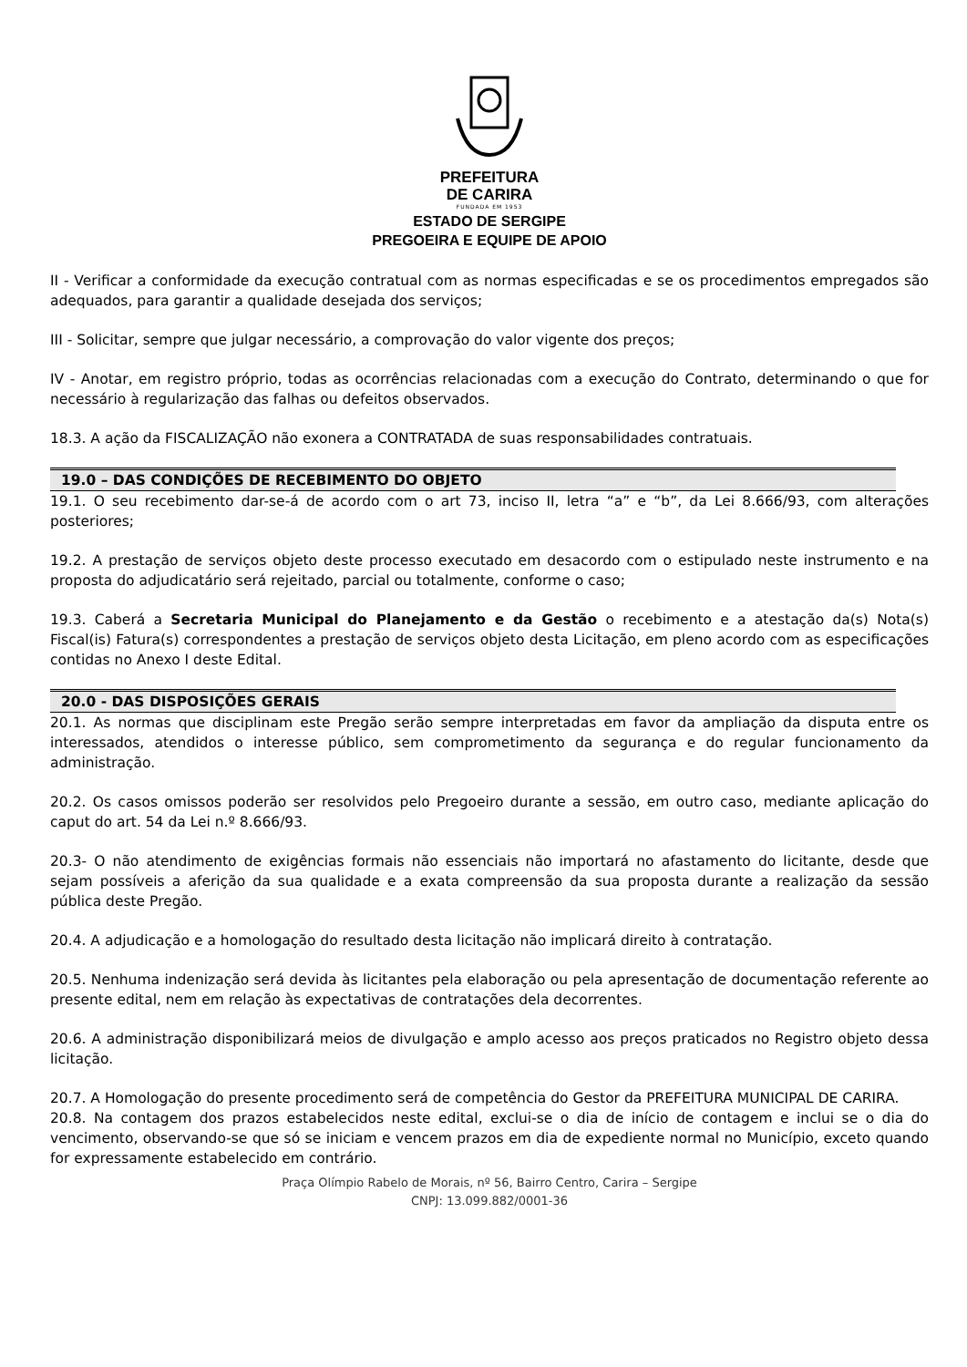PREFEITURA
DE CARIRA
FUNDADA EM 1953
ESTADO DE SERGIPE
PREGOEIRA E EQUIPE DE APOIO
II - Verificar a conformidade da execução contratual com as normas especificadas e se os procedimentos empregados são adequados, para garantir a qualidade desejada dos serviços;
III - Solicitar, sempre que julgar necessário, a comprovação do valor vigente dos preços;
IV - Anotar, em registro próprio, todas as ocorrências relacionadas com a execução do Contrato, determinando o que for necessário à regularização das falhas ou defeitos observados.
18.3. A ação da FISCALIZAÇÃO não exonera a CONTRATADA de suas responsabilidades contratuais.
19.0 – DAS CONDIÇÕES DE RECEBIMENTO DO OBJETO
19.1. O seu recebimento dar-se-á de acordo com o art 73, inciso II, letra “a” e “b”, da Lei 8.666/93, com alterações posteriores;
19.2. A prestação de serviços objeto deste processo executado em desacordo com o estipulado neste instrumento e na proposta do adjudicatário será rejeitado, parcial ou totalmente, conforme o caso;
19.3. Caberá a Secretaria Municipal do Planejamento e da Gestão o recebimento e a atestação da(s) Nota(s) Fiscal(is) Fatura(s) correspondentes a prestação de serviços objeto desta Licitação, em pleno acordo com as especificações contidas no Anexo I deste Edital.
20.0 - DAS DISPOSIÇÕES GERAIS
20.1. As normas que disciplinam este Pregão serão sempre interpretadas em favor da ampliação da disputa entre os interessados, atendidos o interesse público, sem comprometimento da segurança e do regular funcionamento da administração.
20.2. Os casos omissos poderão ser resolvidos pelo Pregoeiro durante a sessão, em outro caso, mediante aplicação do caput do art. 54 da Lei n.º 8.666/93.
20.3- O não atendimento de exigências formais não essenciais não importará no afastamento do licitante, desde que sejam possíveis a aferição da sua qualidade e a exata compreensão da sua proposta durante a realização da sessão pública deste Pregão.
20.4. A adjudicação e a homologação do resultado desta licitação não implicará direito à contratação.
20.5. Nenhuma indenização será devida às licitantes pela elaboração ou pela apresentação de documentação referente ao presente edital, nem em relação às expectativas de contratações dela decorrentes.
20.6. A administração disponibilizará meios de divulgação e amplo acesso aos preços praticados no Registro objeto dessa licitação.
20.7. A Homologação do presente procedimento será de competência do Gestor da PREFEITURA MUNICIPAL DE CARIRA.
20.8. Na contagem dos prazos estabelecidos neste edital, exclui-se o dia de início de contagem e inclui se o dia do vencimento, observando-se que só se iniciam e vencem prazos em dia de expediente normal no Município, exceto quando for expressamente estabelecido em contrário.
Praça Olímpio Rabelo de Morais, nº 56, Bairro Centro, Carira – Sergipe
CNPJ: 13.099.882/0001-36